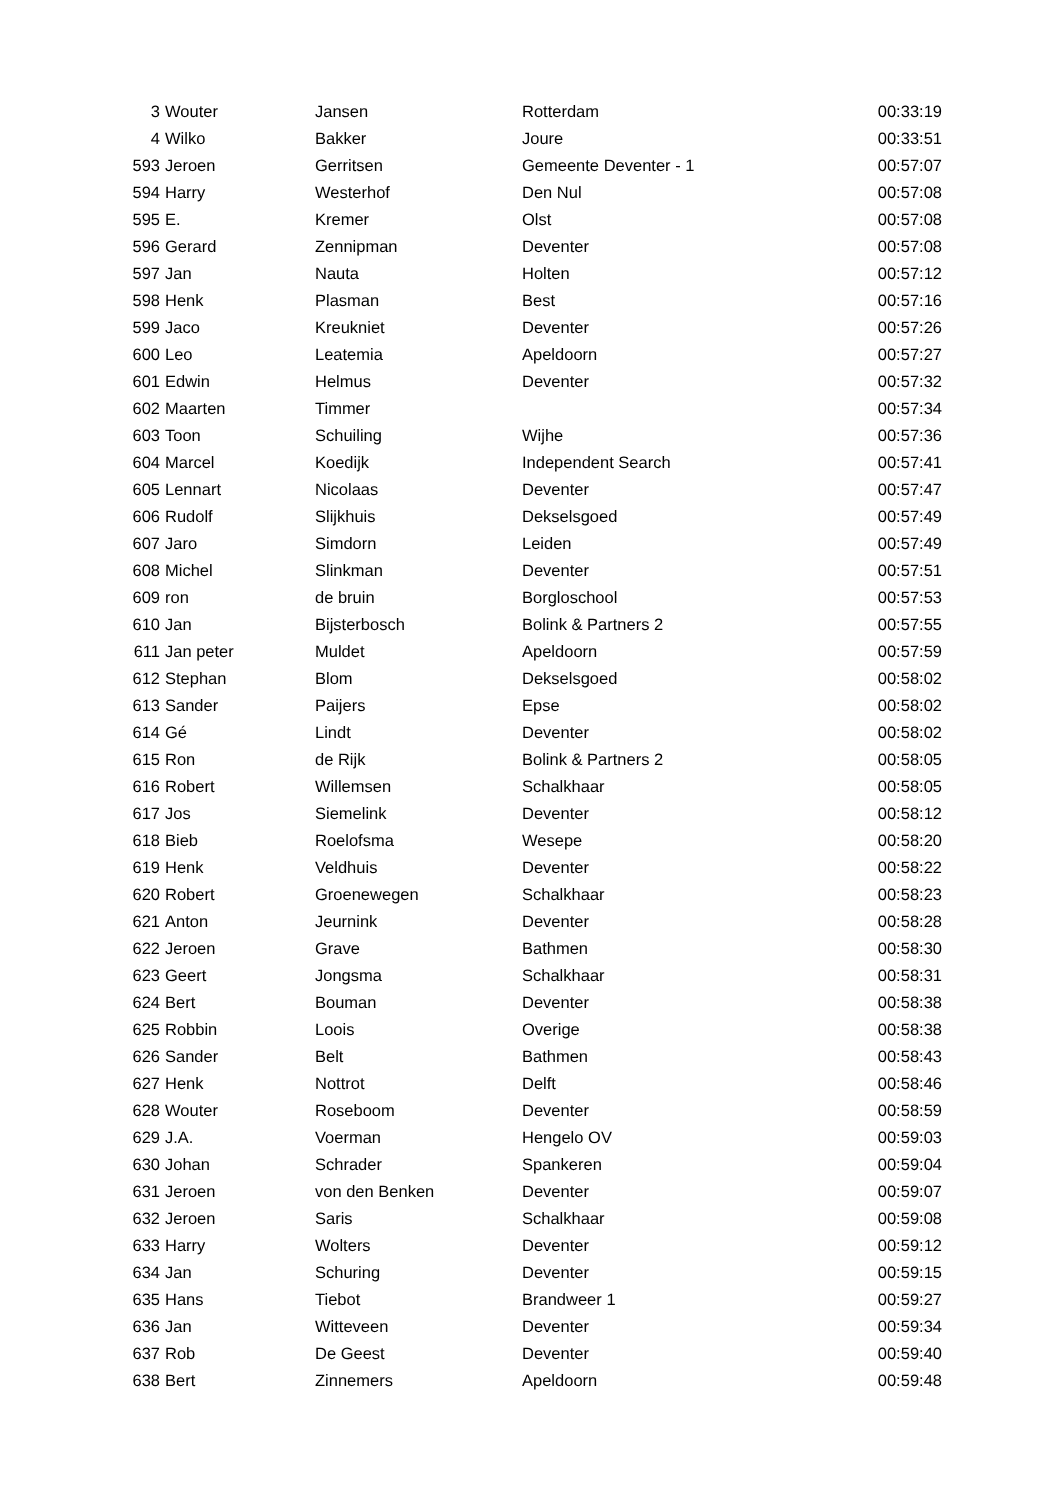| 3 | Wouter | Jansen | Rotterdam | 00:33:19 |
| 4 | Wilko | Bakker | Joure | 00:33:51 |
| 593 | Jeroen | Gerritsen | Gemeente Deventer - 1 | 00:57:07 |
| 594 | Harry | Westerhof | Den Nul | 00:57:08 |
| 595 | E. | Kremer | Olst | 00:57:08 |
| 596 | Gerard | Zennipman | Deventer | 00:57:08 |
| 597 | Jan | Nauta | Holten | 00:57:12 |
| 598 | Henk | Plasman | Best | 00:57:16 |
| 599 | Jaco | Kreukniet | Deventer | 00:57:26 |
| 600 | Leo | Leatemia | Apeldoorn | 00:57:27 |
| 601 | Edwin | Helmus | Deventer | 00:57:32 |
| 602 | Maarten | Timmer | | 00:57:34 |
| 603 | Toon | Schuiling | Wijhe | 00:57:36 |
| 604 | Marcel | Koedijk | Independent Search | 00:57:41 |
| 605 | Lennart | Nicolaas | Deventer | 00:57:47 |
| 606 | Rudolf | Slijkhuis | Dekselsgoed | 00:57:49 |
| 607 | Jaro | Simdorn | Leiden | 00:57:49 |
| 608 | Michel | Slinkman | Deventer | 00:57:51 |
| 609 | ron | de bruin | Borgloschool | 00:57:53 |
| 610 | Jan | Bijsterbosch | Bolink & Partners 2 | 00:57:55 |
| 611 | Jan peter | Muldet | Apeldoorn | 00:57:59 |
| 612 | Stephan | Blom | Dekselsgoed | 00:58:02 |
| 613 | Sander | Paijers | Epse | 00:58:02 |
| 614 | Gé | Lindt | Deventer | 00:58:02 |
| 615 | Ron | de Rijk | Bolink & Partners 2 | 00:58:05 |
| 616 | Robert | Willemsen | Schalkhaar | 00:58:05 |
| 617 | Jos | Siemelink | Deventer | 00:58:12 |
| 618 | Bieb | Roelofsma | Wesepe | 00:58:20 |
| 619 | Henk | Veldhuis | Deventer | 00:58:22 |
| 620 | Robert | Groenewegen | Schalkhaar | 00:58:23 |
| 621 | Anton | Jeurnink | Deventer | 00:58:28 |
| 622 | Jeroen | Grave | Bathmen | 00:58:30 |
| 623 | Geert | Jongsma | Schalkhaar | 00:58:31 |
| 624 | Bert | Bouman | Deventer | 00:58:38 |
| 625 | Robbin | Loois | Overige | 00:58:38 |
| 626 | Sander | Belt | Bathmen | 00:58:43 |
| 627 | Henk | Nottrot | Delft | 00:58:46 |
| 628 | Wouter | Roseboom | Deventer | 00:58:59 |
| 629 | J.A. | Voerman | Hengelo OV | 00:59:03 |
| 630 | Johan | Schrader | Spankeren | 00:59:04 |
| 631 | Jeroen | von den Benken | Deventer | 00:59:07 |
| 632 | Jeroen | Saris | Schalkhaar | 00:59:08 |
| 633 | Harry | Wolters | Deventer | 00:59:12 |
| 634 | Jan | Schuring | Deventer | 00:59:15 |
| 635 | Hans | Tiebot | Brandweer 1 | 00:59:27 |
| 636 | Jan | Witteveen | Deventer | 00:59:34 |
| 637 | Rob | De Geest | Deventer | 00:59:40 |
| 638 | Bert | Zinnemers | Apeldoorn | 00:59:48 |